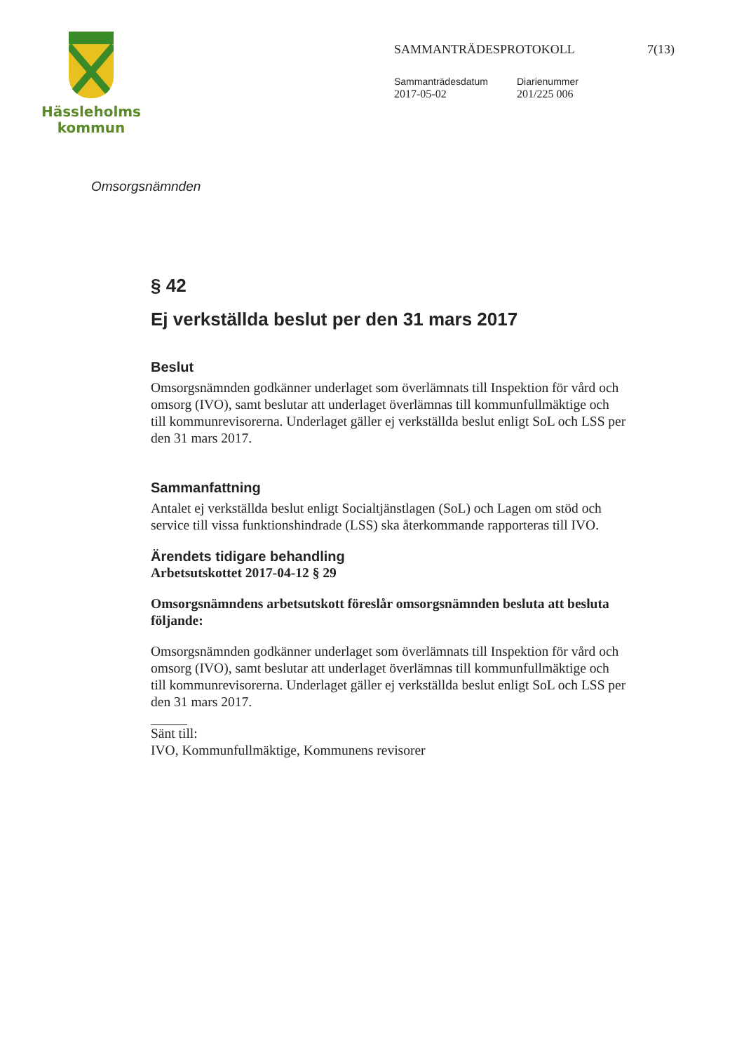Hässleholms
kommun
SAMMANTRÄDESPROTOKOLL 7(13)
Sammanträdesdatum
2017-05-02
Diarienummer
201/225 006
Omsorgsnämnden
§ 42
Ej verkställda beslut per den 31 mars 2017
Beslut
Omsorgsnämnden godkänner underlaget som överlämnats till Inspektion för vård och omsorg (IVO), samt beslutar att underlaget överlämnas till kommunfullmäktige och till kommunrevisorerna. Underlaget gäller ej verkställda beslut enligt SoL och LSS per den 31 mars 2017.
Sammanfattning
Antalet ej verkställda beslut enligt Socialtjänstlagen (SoL) och Lagen om stöd och service till vissa funktionshindrade (LSS) ska återkommande rapporteras till IVO.
Ärendets tidigare behandling
Arbetsutskottet 2017-04-12 § 29
Omsorgsnämndens arbetsutskott föreslår omsorgsnämnden besluta att besluta följande:
Omsorgsnämnden godkänner underlaget som överlämnats till Inspektion för vård och omsorg (IVO), samt beslutar att underlaget överlämnas till kommunfullmäktige och till kommunrevisorerna. Underlaget gäller ej verkställda beslut enligt SoL och LSS per den 31 mars 2017.
Sänt till:
IVO, Kommunfullmäktige, Kommunens revisorer